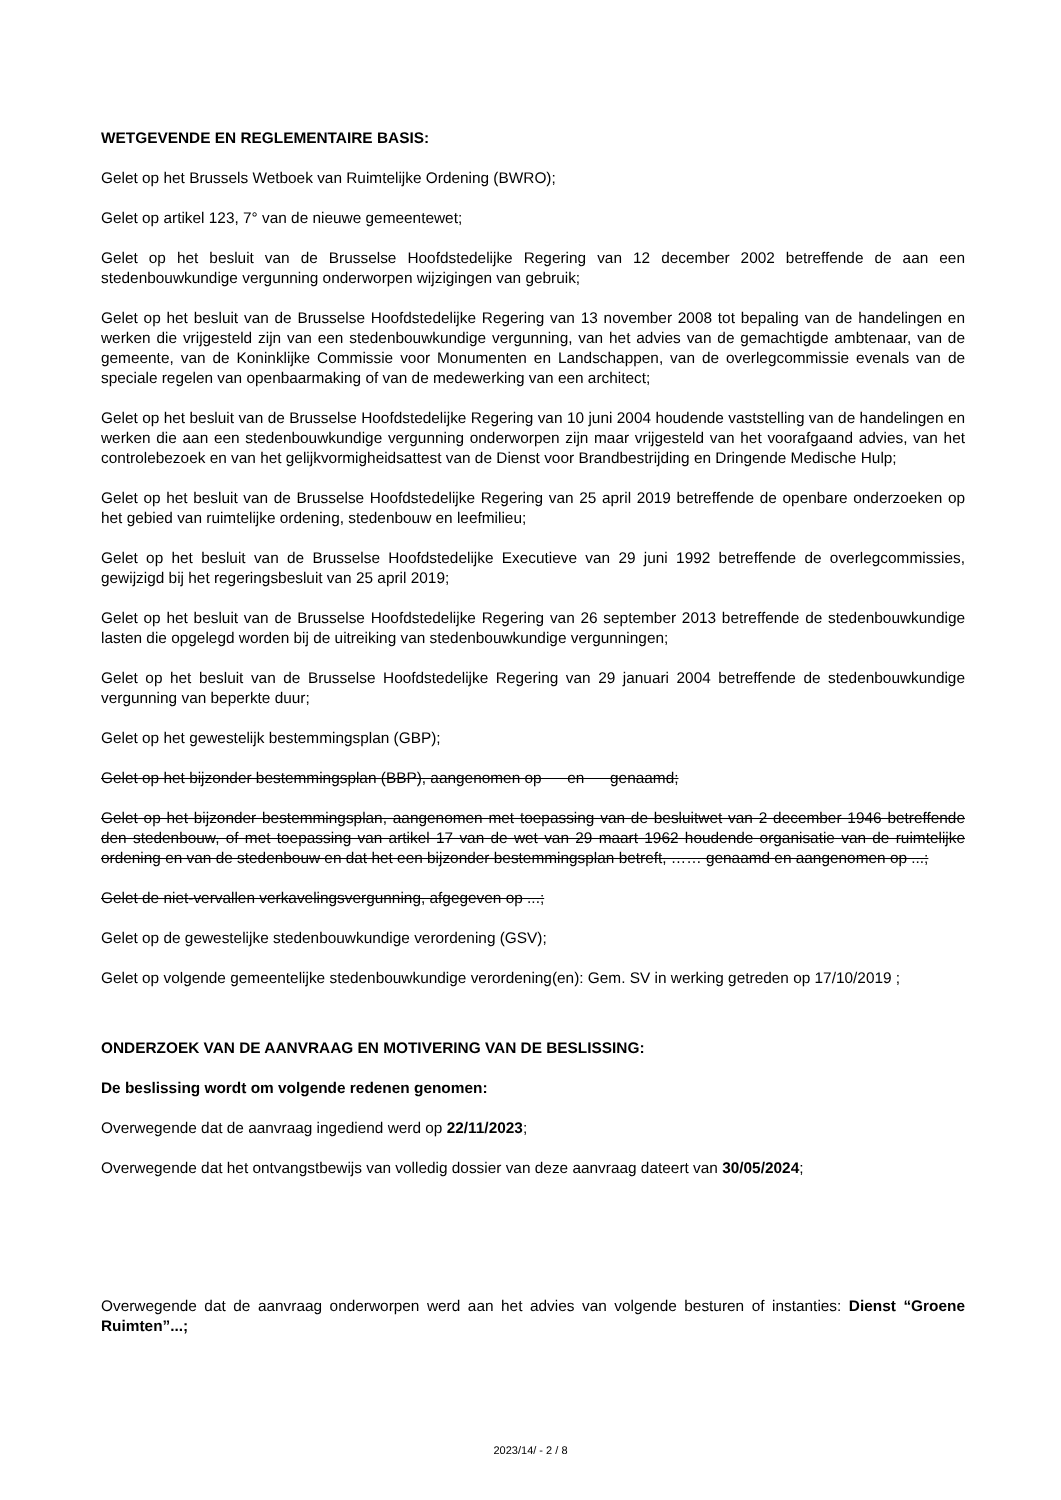WETGEVENDE EN REGLEMENTAIRE BASIS:
Gelet op het Brussels Wetboek van Ruimtelijke Ordening (BWRO);
Gelet op artikel 123, 7° van de nieuwe gemeentewet;
Gelet op het besluit van de Brusselse Hoofdstedelijke Regering van 12 december 2002 betreffende de aan een stedenbouwkundige vergunning onderworpen wijzigingen van gebruik;
Gelet op het besluit van de Brusselse Hoofdstedelijke Regering van 13 november 2008 tot bepaling van de handelingen en werken die vrijgesteld zijn van een stedenbouwkundige vergunning, van het advies van de gemachtigde ambtenaar, van de gemeente, van de Koninklijke Commissie voor Monumenten en Landschappen, van de overlegcommissie evenals van de speciale regelen van openbaarmaking of van de medewerking van een architect;
Gelet op het besluit van de Brusselse Hoofdstedelijke Regering van 10 juni 2004 houdende vaststelling van de handelingen en werken die aan een stedenbouwkundige vergunning onderworpen zijn maar vrijgesteld van het voorafgaand advies, van het controlebezoek en van het gelijkvormigheidsattest van de Dienst voor Brandbestrijding en Dringende Medische Hulp;
Gelet op het besluit van de Brusselse Hoofdstedelijke Regering van 25 april 2019 betreffende de openbare onderzoeken op het gebied van ruimtelijke ordening, stedenbouw en leefmilieu;
Gelet op het besluit van de Brusselse Hoofdstedelijke Executieve van 29 juni 1992 betreffende de overlegcommissies, gewijzigd bij het regeringsbesluit van 25 april 2019;
Gelet op het besluit van de Brusselse Hoofdstedelijke Regering van 26 september 2013 betreffende de stedenbouwkundige lasten die opgelegd worden bij de uitreiking van stedenbouwkundige vergunningen;
Gelet op het besluit van de Brusselse Hoofdstedelijke Regering van 29 januari 2004 betreffende de stedenbouwkundige vergunning van beperkte duur;
Gelet op het gewestelijk bestemmingsplan (GBP);
Gelet op het bijzonder bestemmingsplan (BBP), aangenomen op en genaamd;
Gelet op het bijzonder bestemmingsplan, aangenomen met toepassing van de besluitwet van 2 december 1946 betreffende den stedenbouw, of met toepassing van artikel 17 van de wet van 29 maart 1962 houdende organisatie van de ruimtelijke ordening en van de stedenbouw en dat het een bijzonder bestemmingsplan betreft, …… genaamd en aangenomen op ...;
Gelet de niet-vervallen verkavelingsvergunning, afgegeven op ...;
Gelet op de gewestelijke stedenbouwkundige verordening (GSV);
Gelet op volgende gemeentelijke stedenbouwkundige verordening(en): Gem. SV in werking getreden op 17/10/2019 ;
ONDERZOEK VAN DE AANVRAAG EN MOTIVERING VAN DE BESLISSING:
De beslissing wordt om volgende redenen genomen:
Overwegende dat de aanvraag ingediend werd op 22/11/2023;
Overwegende dat het ontvangstbewijs van volledig dossier van deze aanvraag dateert van 30/05/2024;
Overwegende dat de aanvraag onderworpen werd aan het advies van volgende besturen of instanties: Dienst “Groene Ruimten”...;
2023/14/ - 2 / 8